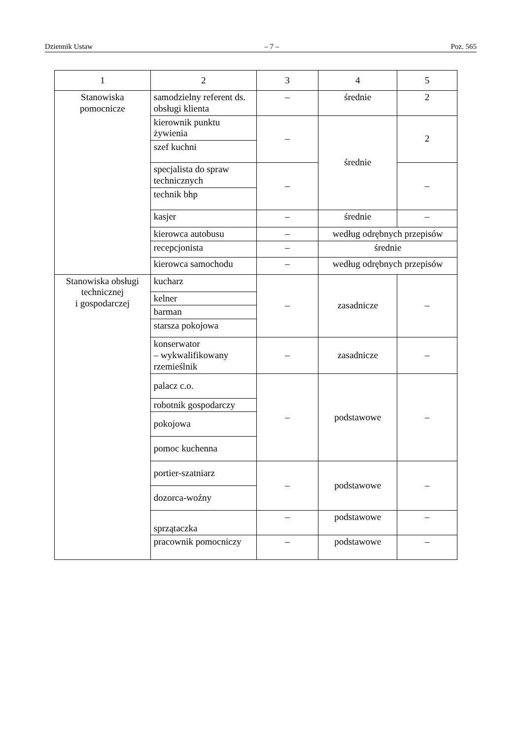Dziennik Ustaw – 7 – Poz. 565
| 1 | 2 | 3 | 4 | 5 |
| --- | --- | --- | --- | --- |
| Stanowiska pomocnicze | samodzielny referent ds. obsługi klienta | – | średnie | 2 |
| | kierownik punktu żywienia | – | średnie | 2 |
| | szef kuchni | | | |
| | specjalista do spraw technicznych | – | | – |
| | technik bhp | | | |
| | kasjer | – | średnie | – |
| | kierowca autobusu | – | według odrębnych przepisów | |
| | recepcjonista | – | średnie | |
| | kierowca samochodu | – | według odrębnych przepisów | |
| Stanowiska obsługi technicznej i gospodarczej | kucharz | – | zasadnicze | – |
| | kelner | | | |
| | barman | | | |
| | starsza pokojowa | | | |
| | konserwator – wykwalifikowany rzemieślnik | – | zasadnicze | – |
| | palacz c.o. | – | podstawowe | – |
| | robotnik gospodarczy | | | |
| | pokojowa | | | |
| | pomoc kuchenna | | | |
| | portier-szatniarz | – | podstawowe | – |
| | dozorca-woźny | | | |
| | sprzątaczka | – | podstawowe | – |
| | pracownik pomocniczy | – | podstawowe | – |